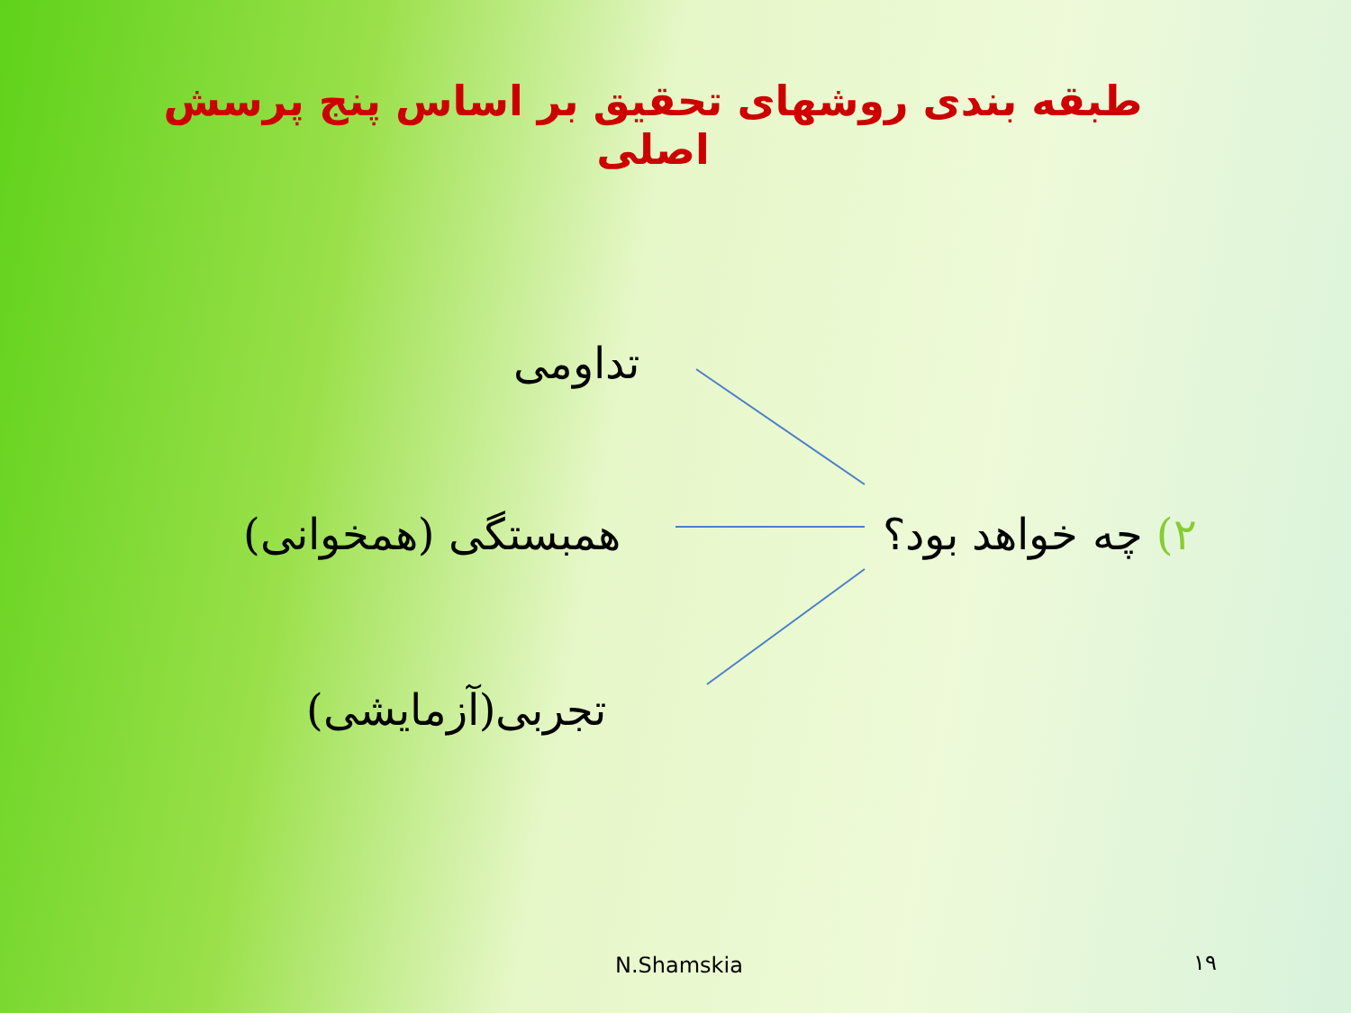طبقه بندی روشهای تحقیق بر اساس پنج پرسش اصلی
تداومی
۲) چه خواهد بود؟
همبستگی (همخوانی)
تجربی(آزمایشی)
N.Shamskia ۱۹